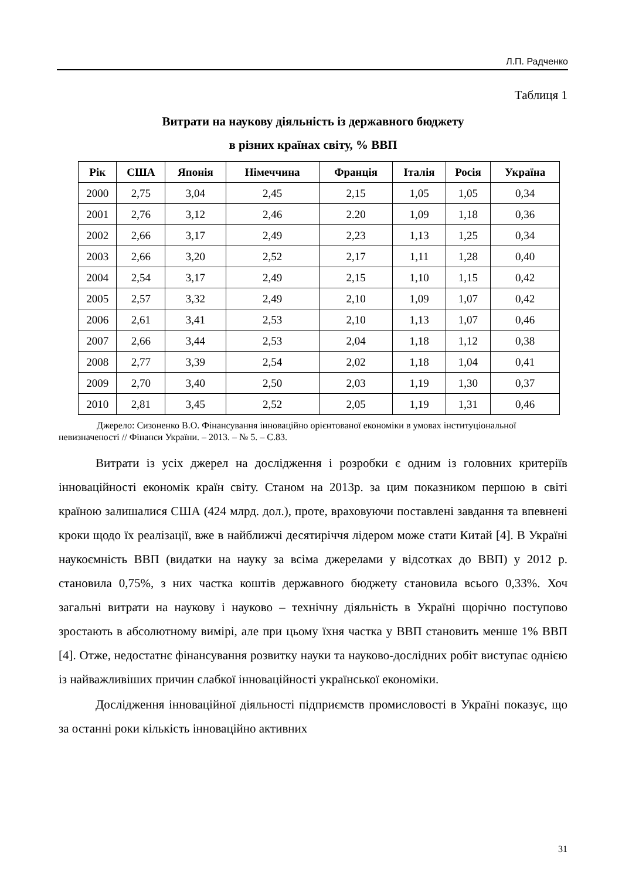Л.П. Радченко
Таблиця 1
Витрати на наукову діяльність із державного бюджету
в різних країнах світу, % ВВП
| Рік | США | Японія | Німеччина | Франція | Італія | Росія | Україна |
| --- | --- | --- | --- | --- | --- | --- | --- |
| 2000 | 2,75 | 3,04 | 2,45 | 2,15 | 1,05 | 1,05 | 0,34 |
| 2001 | 2,76 | 3,12 | 2,46 | 2.20 | 1,09 | 1,18 | 0,36 |
| 2002 | 2,66 | 3,17 | 2,49 | 2,23 | 1,13 | 1,25 | 0,34 |
| 2003 | 2,66 | 3,20 | 2,52 | 2,17 | 1,11 | 1,28 | 0,40 |
| 2004 | 2,54 | 3,17 | 2,49 | 2,15 | 1,10 | 1,15 | 0,42 |
| 2005 | 2,57 | 3,32 | 2,49 | 2,10 | 1,09 | 1,07 | 0,42 |
| 2006 | 2,61 | 3,41 | 2,53 | 2,10 | 1,13 | 1,07 | 0,46 |
| 2007 | 2,66 | 3,44 | 2,53 | 2,04 | 1,18 | 1,12 | 0,38 |
| 2008 | 2,77 | 3,39 | 2,54 | 2,02 | 1,18 | 1,04 | 0,41 |
| 2009 | 2,70 | 3,40 | 2,50 | 2,03 | 1,19 | 1,30 | 0,37 |
| 2010 | 2,81 | 3,45 | 2,52 | 2,05 | 1,19 | 1,31 | 0,46 |
Джерело: Сизоненко В.О. Фінансування інноваційно орієнтованої економіки в умовах інституціональної невизначеності // Фінанси України. – 2013. – № 5. – С.83.
Витрати із усіх джерел на дослідження і розробки є одним із головних критеріїв інноваційності економік країн світу. Станом на 2013р. за цим показником першою в світі країною залишалися США (424 млрд. дол.), проте, враховуючи поставлені завдання та впевнені кроки щодо їх реалізації, вже в найближчі десятиріччя лідером може стати Китай [4]. В Україні наукоємність ВВП (видатки на науку за всіма джерелами у відсотках до ВВП) у 2012 р. становила 0,75%, з них частка коштів державного бюджету становила всього 0,33%. Хоч загальні витрати на наукову і науково – технічну діяльність в Україні щорічно поступово зростають в абсолютному вимірі, але при цьому їхня частка у ВВП становить менше 1% ВВП [4]. Отже, недостатнє фінансування розвитку науки та науково-дослідних робіт виступає однією із найважливіших причин слабкої інноваційності української економіки.
Дослідження інноваційної діяльності підприємств промисловості в Україні показує, що за останні роки кількість інноваційно активних
31